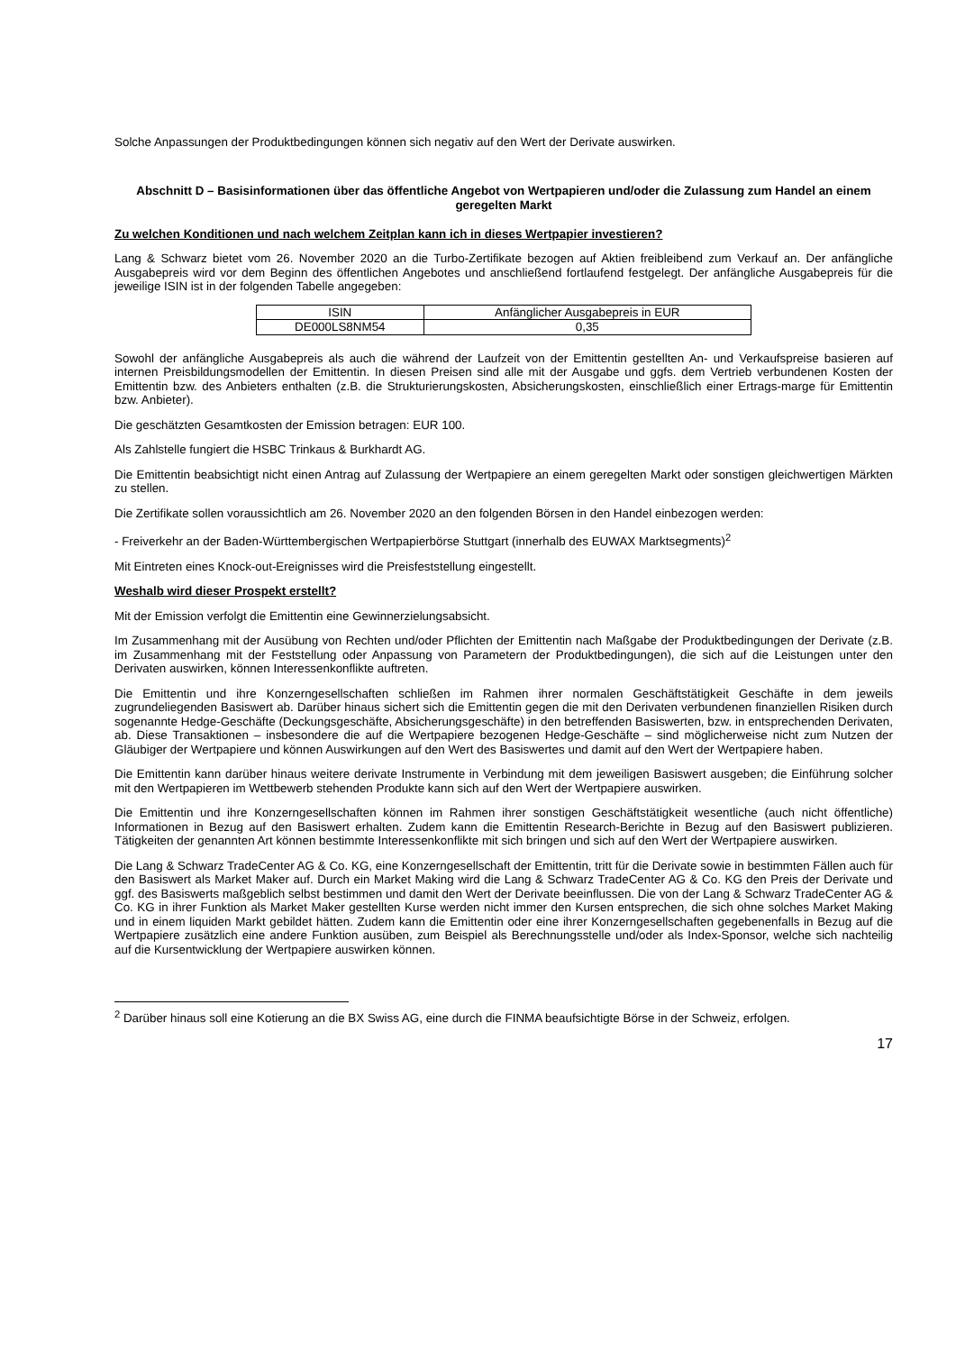Solche Anpassungen der Produktbedingungen können sich negativ auf den Wert der Derivate auswirken.
Abschnitt D – Basisinformationen über das öffentliche Angebot von Wertpapieren und/oder die Zulassung zum Handel an einem geregelten Markt
Zu welchen Konditionen und nach welchem Zeitplan kann ich in dieses Wertpapier investieren?
Lang & Schwarz bietet vom 26. November 2020 an die Turbo-Zertifikate bezogen auf Aktien freibleibend zum Verkauf an. Der anfängliche Ausgabepreis wird vor dem Beginn des öffentlichen Angebotes und anschließend fortlaufend festgelegt. Der anfängliche Ausgabepreis für die jeweilige ISIN ist in der folgenden Tabelle angegeben:
| ISIN | Anfänglicher Ausgabepreis in EUR |
| DE000LS8NM54 | 0,35 |
Sowohl der anfängliche Ausgabepreis als auch die während der Laufzeit von der Emittentin gestellten An- und Verkaufspreise basieren auf internen Preisbildungsmodellen der Emittentin. In diesen Preisen sind alle mit der Ausgabe und ggfs. dem Vertrieb verbundenen Kosten der Emittentin bzw. des Anbieters enthalten (z.B. die Strukturierungskosten, Absicherungskosten, einschließlich einer Ertrags-marge für Emittentin bzw. Anbieter).
Die geschätzten Gesamtkosten der Emission betragen: EUR 100.
Als Zahlstelle fungiert die HSBC Trinkaus & Burkhardt AG.
Die Emittentin beabsichtigt nicht einen Antrag auf Zulassung der Wertpapiere an einem geregelten Markt oder sonstigen gleichwertigen Märkten zu stellen.
Die Zertifikate sollen voraussichtlich am 26. November 2020 an den folgenden Börsen in den Handel einbezogen werden:
- Freiverkehr an der Baden-Württembergischen Wertpapierbörse Stuttgart (innerhalb des EUWAX Marktsegments)<sup>2</sup>
Mit Eintreten eines Knock-out-Ereignisses wird die Preisfeststellung eingestellt.
Weshalb wird dieser Prospekt erstellt?
Mit der Emission verfolgt die Emittentin eine Gewinnerzielungsabsicht.
Im Zusammenhang mit der Ausübung von Rechten und/oder Pflichten der Emittentin nach Maßgabe der Produktbedingungen der Derivate (z.B. im Zusammenhang mit der Feststellung oder Anpassung von Parametern der Produktbedingungen), die sich auf die Leistungen unter den Derivaten auswirken, können Interessenkonflikte auftreten.
Die Emittentin und ihre Konzerngesellschaften schließen im Rahmen ihrer normalen Geschäftstätigkeit Geschäfte in dem jeweils zugrundeliegenden Basiswert ab. Darüber hinaus sichert sich die Emittentin gegen die mit den Derivaten verbundenen finanziellen Risiken durch sogenannte Hedge-Geschäfte (Deckungsgeschäfte, Absicherungsgeschäfte) in den betreffenden Basiswerten, bzw. in entsprechenden Derivaten, ab. Diese Transaktionen – insbesondere die auf die Wertpapiere bezogenen Hedge-Geschäfte – sind möglicherweise nicht zum Nutzen der Gläubiger der Wertpapiere und können Auswirkungen auf den Wert des Basiswertes und damit auf den Wert der Wertpapiere haben.
Die Emittentin kann darüber hinaus weitere derivate Instrumente in Verbindung mit dem jeweiligen Basiswert ausgeben; die Einführung solcher mit den Wertpapieren im Wettbewerb stehenden Produkte kann sich auf den Wert der Wertpapiere auswirken.
Die Emittentin und ihre Konzerngesellschaften können im Rahmen ihrer sonstigen Geschäftstätigkeit wesentliche (auch nicht öffentliche) Informationen in Bezug auf den Basiswert erhalten. Zudem kann die Emittentin Research-Berichte in Bezug auf den Basiswert publizieren. Tätigkeiten der genannten Art können bestimmte Interessenkonflikte mit sich bringen und sich auf den Wert der Wertpapiere auswirken.
Die Lang & Schwarz TradeCenter AG & Co. KG, eine Konzerngesellschaft der Emittentin, tritt für die Derivate sowie in bestimmten Fällen auch für den Basiswert als Market Maker auf. Durch ein Market Making wird die Lang & Schwarz TradeCenter AG & Co. KG den Preis der Derivate und ggf. des Basiswerts maßgeblich selbst bestimmen und damit den Wert der Derivate beeinflussen. Die von der Lang & Schwarz TradeCenter AG & Co. KG in ihrer Funktion als Market Maker gestellten Kurse werden nicht immer den Kursen entsprechen, die sich ohne solches Market Making und in einem liquiden Markt gebildet hätten. Zudem kann die Emittentin oder eine ihrer Konzerngesellschaften gegebenenfalls in Bezug auf die Wertpapiere zusätzlich eine andere Funktion ausüben, zum Beispiel als Berechnungsstelle und/oder als Index-Sponsor, welche sich nachteilig auf die Kursentwicklung der Wertpapiere auswirken können.
<sup>2</sup> Darüber hinaus soll eine Kotierung an die BX Swiss AG, eine durch die FINMA beaufsichtigte Börse in der Schweiz, erfolgen.
17